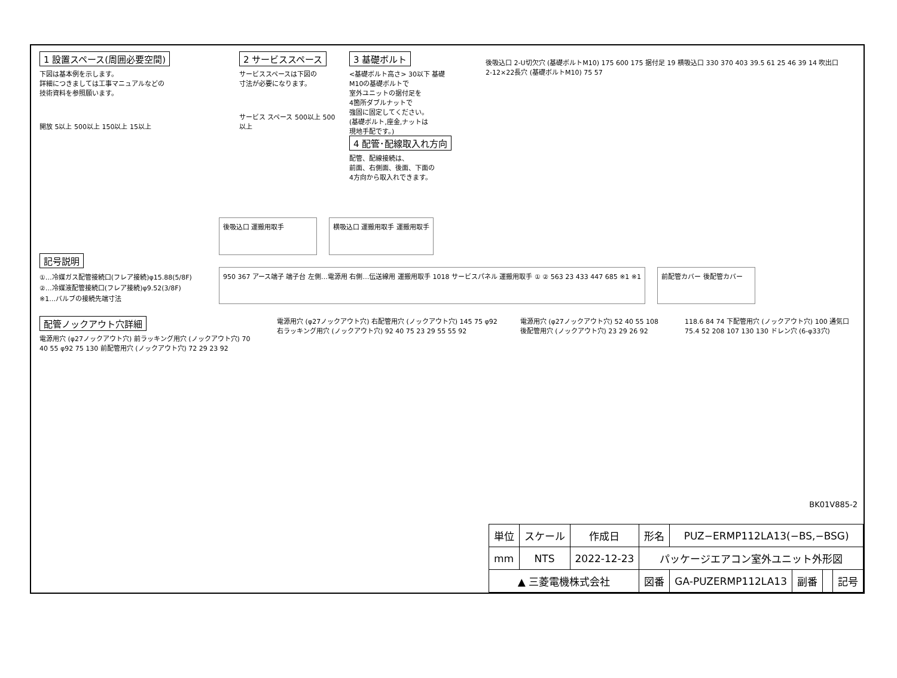1 設置スペース(周囲必要空間)
下図は基本例を示します。
詳細につきましては工事マニュアルなどの
技術資料を参照願います。
開放 5以上 500以上 150以上 15以上
2 サービススペース
サービススペースは下図の
寸法が必要になります。
サービス スペース 500以上 500以上
3 基礎ボルト
<基礎ボルト高さ> 30以下 基礎
M10の基礎ボルトで
室外ユニットの据付足を
4箇所ダブルナットで
強固に固定してください。
(基礎ボルト,座金,ナットは
現地手配です。)
4 配管･配線取入れ方向
配管、配線接続は、
前面、右側面、後面、下面の
4方向から取入れできます。
後吸込口 2-U切欠穴 (基礎ボルトM10) 175 600 175 据付足 19 横吸込口 330 370 403 39.5 61 25 46 39 14 吹出口 2-12×22長穴 (基礎ボルトM10) 75 57
記号説明
①…冷媒ガス配管接続口(フレア接続)φ15.88(5/8F)
②…冷媒液配管接続口(フレア接続)φ9.52(3/8F)
※1…バルブの接続先端寸法
後吸込口 運搬用取手
横吸込口 運搬用取手 運搬用取手
950 367 アース端子 端子台 左側…電源用 右側…伝送線用 運搬用取手 1018 サービスパネル 運搬用取手 ① ② 563 23 433 447 685 ※1 ※1
前配管カバー 後配管カバー
配管ノックアウト穴詳細
電源用穴 (φ27ノックアウト穴) 前ラッキング用穴 (ノックアウト穴) 70 40 55 φ92 75 130 前配管用穴 (ノックアウト穴) 72 29 23 92
電源用穴 (φ27ノックアウト穴) 右配管用穴 (ノックアウト穴) 145 75 φ92 右ラッキング用穴 (ノックアウト穴) 92 40 75 23 29 55 55 92
電源用穴 (φ27ノックアウト穴) 52 40 55 108 後配管用穴 (ノックアウト穴) 23 29 26 92
118.6 84 74 下配管用穴 (ノックアウト穴) 100 通気口 75.4 52 208 107 130 130 ドレン穴 (6-φ33穴)
BK01V885-2
| 単位 | スケール | 作成日 | 形名 | PUZ−ERMP112LA13(−BS,−BSG) | | | |
| mm | NTS | 2022-12-23 | パッケージエアコン室外ユニット外形図 | | | | |
| ▲ 三菱電機株式会社 | | | 図番 | GA-PUZERMP112LA13 | 副番 | | 記号 |